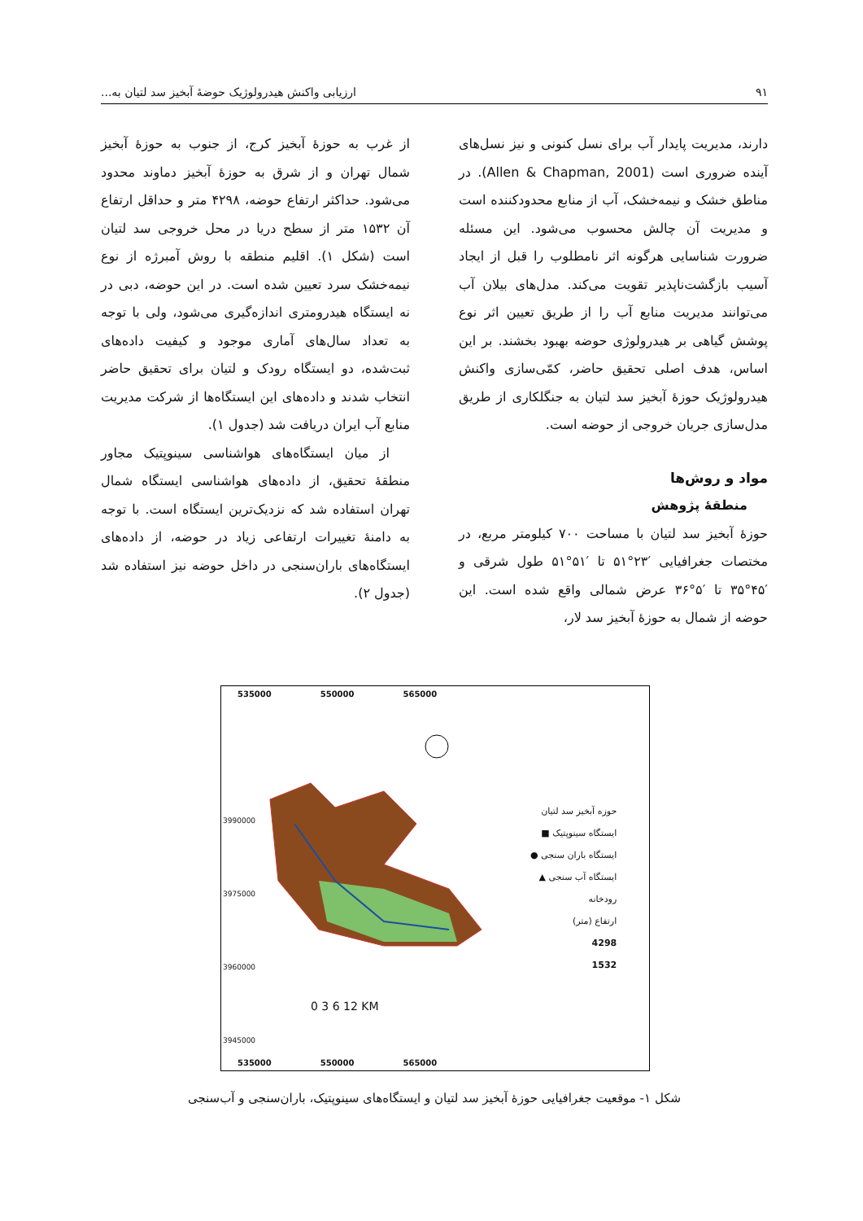۹۱ ارزیابی واکنش هیدرولوژیک حوضهٔ آبخیز سد لتیان به...
دارند، مدیریت پایدار آب برای نسل کنونی و نیز نسل‌های آینده ضروری است (Allen & Chapman, 2001). در مناطق خشک و نیمه‌خشک، آب از منابع محدودکننده است و مدیریت آن چالش محسوب می‌شود. این مسئله ضرورت شناسایی هرگونه اثر نامطلوب را قبل از ایجاد آسیب بازگشت‌ناپذیر تقویت می‌کند. مدل‌های بیلان آب می‌توانند مدیریت منابع آب را از طریق تعیین اثر نوع پوشش گیاهی بر هیدرولوژی حوضه بهبود بخشند. بر این اساس، هدف اصلی تحقیق حاضر، کمّی‌سازی واکنش هیدرولوژیک حوزهٔ آبخیز سد لتیان به جنگلکاری از طریق مدل‌سازی جریان خروجی از حوضه است.
مواد و روش‌ها
منطقهٔ پژوهش
حوزهٔ آبخیز سد لتیان با مساحت ۷۰۰ کیلومتر مربع، در مختصات جغرافیایی ′۲۳°۵۱ تا ′۵۱°۵۱ طول شرقی و ′۴۵°۳۵ تا ′۵°۳۶ عرض شمالی واقع شده است. این حوضه از شمال به حوزهٔ آبخیز سد لار،
از غرب به حوزهٔ آبخیز کرج، از جنوب به حوزهٔ آبخیز شمال تهران و از شرق به حوزهٔ آبخیز دماوند محدود می‌شود. حداکثر ارتفاع حوضه، ۴۲۹۸ متر و حداقل ارتفاع آن ۱۵۳۲ متر از سطح دریا در محل خروجی سد لتیان است (شکل ۱). اقلیم منطقه با روش آمبرژه از نوع نیمه‌خشک سرد تعیین شده است. در این حوضه، دبی در نه ایستگاه هیدرومتری اندازه‌گیری می‌شود، ولی با توجه به تعداد سال‌های آماری موجود و کیفیت داده‌های ثبت‌شده، دو ایستگاه رودک و لتیان برای تحقیق حاضر انتخاب شدند و داده‌های این ایستگاه‌ها از شرکت مدیریت منابع آب ایران دریافت شد (جدول ۱).
از میان ایستگاه‌های هواشناسی سینوپتیک مجاور منطقهٔ تحقیق، از داده‌های هواشناسی ایستگاه شمال تهران استفاده شد که نزدیک‌ترین ایستگاه است. با توجه به دامنهٔ تغییرات ارتفاعی زیاد در حوضه، از داده‌های ایستگاه‌های باران‌سنجی در داخل حوضه نیز استفاده شد (جدول ۲).
535000 550000 565000
حوزه آبخیز سد لتیان
ایستگاه سینوپتیک ■
ایستگاه باران سنجی ●
ایستگاه آب سنجی ▲
رودخانه
ارتفاع (متر)
4298
1532
0 3 6 12 KM
535000 550000 565000
3990000 3975000 3960000 3945000
شکل ۱- موقعیت جغرافیایی حوزهٔ آبخیز سد لتیان و ایستگاه‌های سینوپتیک، باران‌سنجی و آب‌سنجی